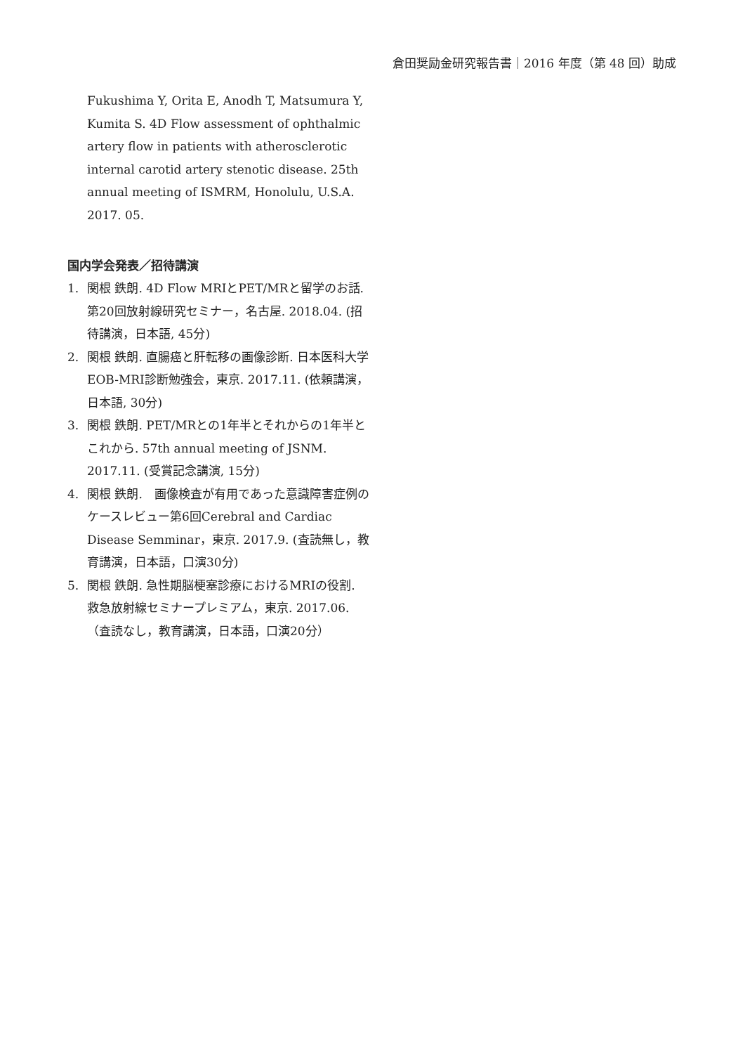倉田奨励金研究報告書｜2016 年度（第 48 回）助成
Fukushima Y, Orita E, Anodh T, Matsumura Y, Kumita S. 4D Flow assessment of ophthalmic artery flow in patients with atherosclerotic internal carotid artery stenotic disease. 25th annual meeting of ISMRM, Honolulu, U.S.A. 2017. 05.
国内学会発表／招待講演
1. 関根 鉄朗. 4D Flow MRIとPET/MRと留学のお話. 第20回放射線研究セミナー，名古屋. 2018.04. (招待講演，日本語, 45分)
2. 関根 鉄朗. 直腸癌と肝転移の画像診断. 日本医科大学 EOB-MRI診断勉強会，東京. 2017.11. (依頼講演，日本語, 30分)
3. 関根 鉄朗. PET/MRとの1年半とそれからの1年半とこれから. 57th annual meeting of JSNM. 2017.11. (受賞記念講演, 15分)
4. 関根 鉄朗.　画像検査が有用であった意識障害症例のケースレビュー第6回Cerebral and Cardiac Disease Semminar，東京. 2017.9. (査読無し，教育講演，日本語，口演30分)
5. 関根 鉄朗. 急性期脳梗塞診療におけるMRIの役割. 救急放射線セミナープレミアム，東京. 2017.06. （査読なし，教育講演，日本語，口演20分）